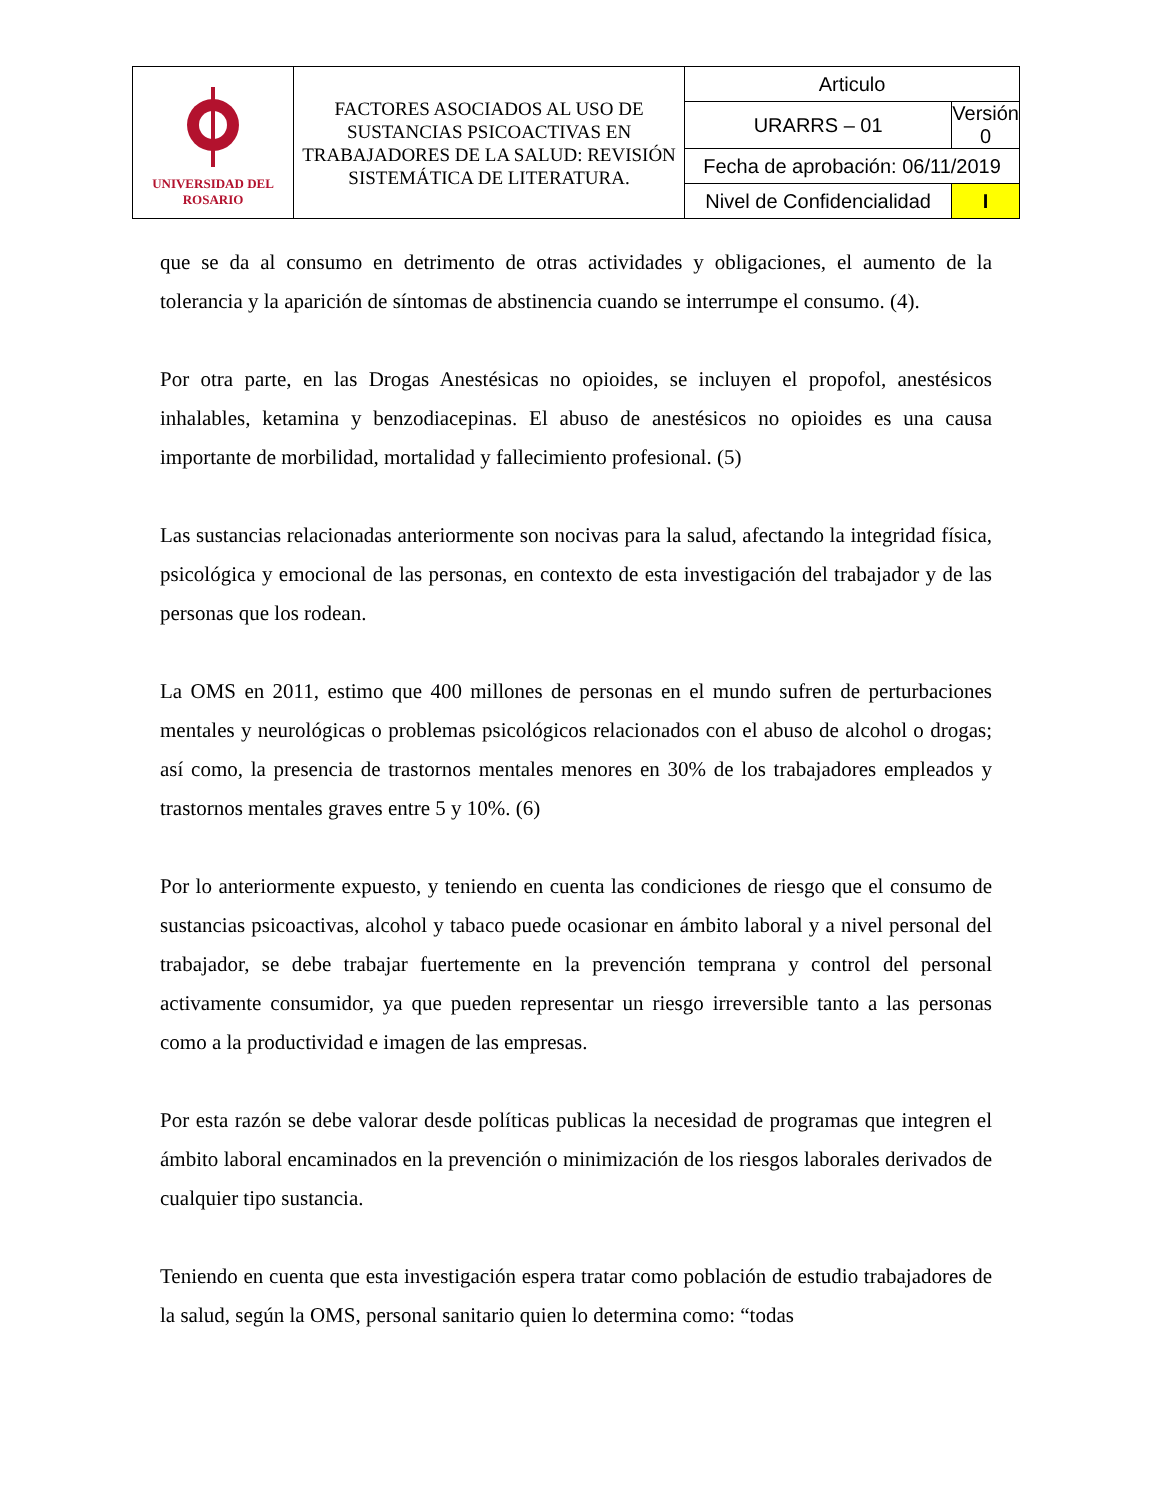| UNIVERSIDAD DEL ROSARIO | FACTORES ASOCIADOS AL USO DE SUSTANCIAS PSICOACTIVAS EN TRABAJADORES DE LA SALUD: REVISIÓN SISTEMÁTICA DE LITERATURA. | Articulo | |
| | | URARRS – 01 | Versión 0 |
| | | Fecha de aprobación: 06/11/2019 | |
| | | Nivel de Confidencialidad | I |
que se da al consumo en detrimento de otras actividades y obligaciones, el aumento de la tolerancia y la aparición de síntomas de abstinencia cuando se interrumpe el consumo. (4).
Por otra parte, en las Drogas Anestésicas no opioides, se incluyen el propofol, anestésicos inhalables, ketamina y benzodiacepinas. El abuso de anestésicos no opioides es una causa importante de morbilidad, mortalidad y fallecimiento profesional. (5)
Las sustancias relacionadas anteriormente son nocivas para la salud, afectando la integridad física, psicológica y emocional de las personas, en contexto de esta investigación del trabajador y de las personas que los rodean.
La OMS en 2011, estimo que 400 millones de personas en el mundo sufren de perturbaciones mentales y neurológicas o problemas psicológicos relacionados con el abuso de alcohol o drogas; así como, la presencia de trastornos mentales menores en 30% de los trabajadores empleados y trastornos mentales graves entre 5 y 10%. (6)
Por lo anteriormente expuesto, y teniendo en cuenta las condiciones de riesgo que el consumo de sustancias psicoactivas, alcohol y tabaco puede ocasionar en ámbito laboral y a nivel personal del trabajador, se debe trabajar fuertemente en la prevención temprana y control del personal activamente consumidor, ya que pueden representar un riesgo irreversible tanto a las personas como a la productividad e imagen de las empresas.
Por esta razón se debe valorar desde políticas publicas la necesidad de programas que integren el ámbito laboral encaminados en la prevención o minimización de los riesgos laborales derivados de cualquier tipo sustancia.
Teniendo en cuenta que esta investigación espera tratar como población de estudio trabajadores de la salud, según la OMS, personal sanitario quien lo determina como: “todas